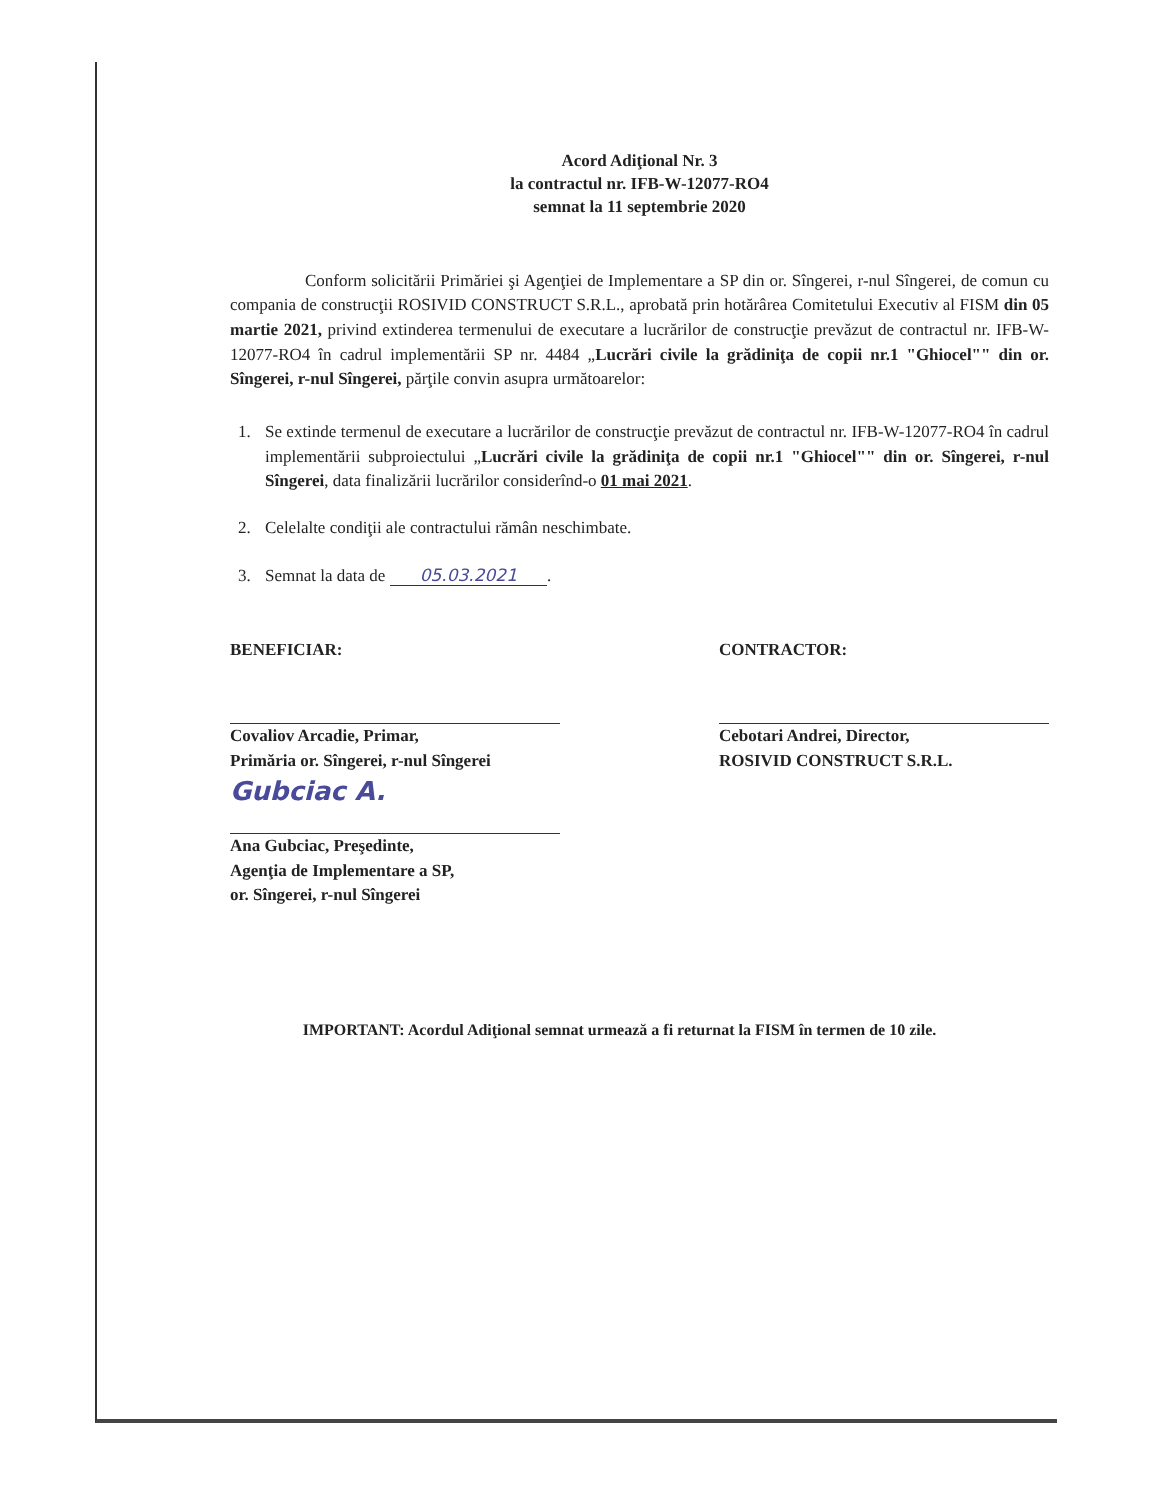Acord Adiţional Nr. 3
la contractul nr. IFB-W-12077-RO4
semnat la 11 septembrie 2020
Conform solicitării Primăriei şi Agenţiei de Implementare a SP din or. Sîngerei, r-nul Sîngerei, de comun cu compania de construcţii ROSIVID CONSTRUCT S.R.L., aprobată prin hotărârea Comitetului Executiv al FISM din 05 martie 2021, privind extinderea termenului de executare a lucrărilor de construcţie prevăzut de contractul nr. IFB-W-12077-RO4 în cadrul implementării SP nr. 4484 „Lucrări civile la grădiniţa de copii nr.1 "Ghiocel"" din or. Sîngerei, r-nul Sîngerei, părţile convin asupra următoarelor:
1. Se extinde termenul de executare a lucrărilor de construcţie prevăzut de contractul nr. IFB-W-12077-RO4 în cadrul implementării subproiectului „Lucrări civile la grădiniţa de copii nr.1 "Ghiocel"" din or. Sîngerei, r-nul Sîngerei, data finalizării lucrărilor considerînd-o 01 mai 2021.
2. Celelalte condiţii ale contractului rămân neschimbate.
3. Semnat la data de 05.03.2021.
BENEFICIAR:
Covaliov Arcadie, Primar,
Primăria or. Sîngerei, r-nul Sîngerei
Gubciac A.
Ana Gubciac, Preşedinte,
Agenţia de Implementare a SP,
or. Sîngerei, r-nul Sîngerei
CONTRACTOR:
Cebotari Andrei, Director,
ROSIVID CONSTRUCT S.R.L.
IMPORTANT: Acordul Adiţional semnat urmează a fi returnat la FISM în termen de 10 zile.